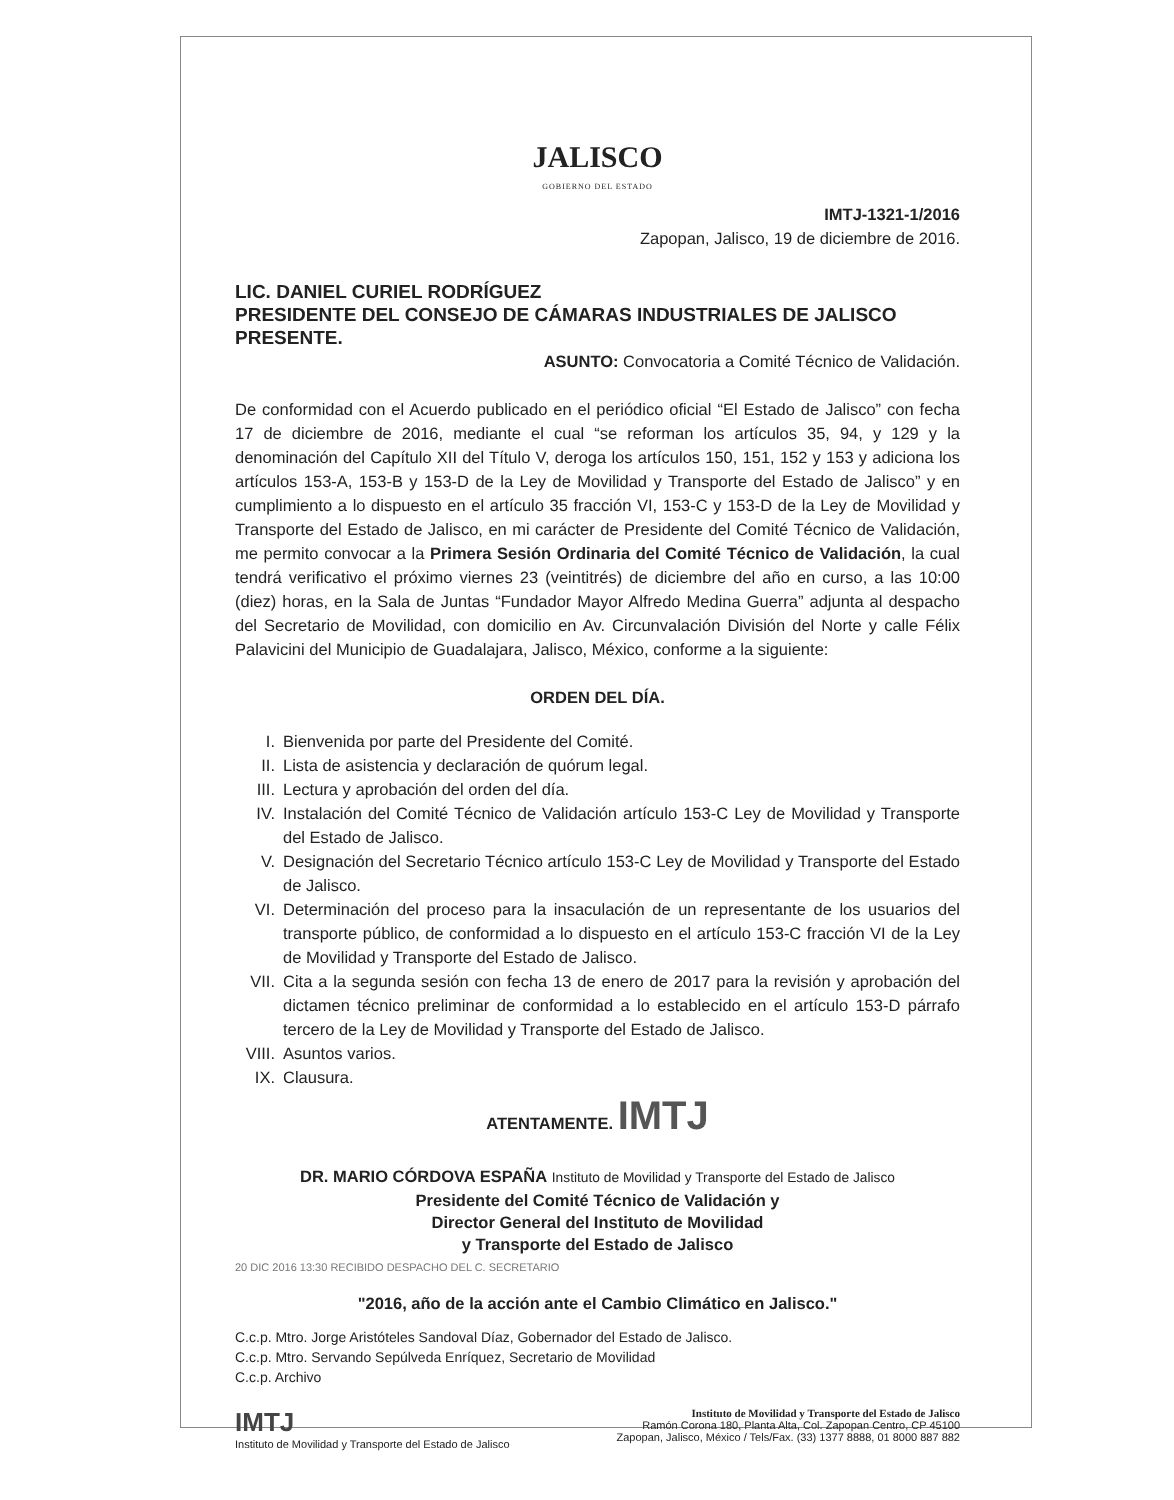JALISCO
GOBIERNO DEL ESTADO
IMTJ-1321-1/2016
Zapopan, Jalisco, 19 de diciembre de 2016.
LIC. DANIEL CURIEL RODRÍGUEZ
PRESIDENTE DEL CONSEJO DE CÁMARAS INDUSTRIALES DE JALISCO
PRESENTE.
ASUNTO: Convocatoria a Comité Técnico de Validación.
De conformidad con el Acuerdo publicado en el periódico oficial “El Estado de Jalisco” con fecha 17 de diciembre de 2016, mediante el cual “se reforman los artículos 35, 94, y 129 y la denominación del Capítulo XII del Título V, deroga los artículos 150, 151, 152 y 153 y adiciona los artículos 153-A, 153-B y 153-D de la Ley de Movilidad y Transporte del Estado de Jalisco” y en cumplimiento a lo dispuesto en el artículo 35 fracción VI, 153-C y 153-D de la Ley de Movilidad y Transporte del Estado de Jalisco, en mi carácter de Presidente del Comité Técnico de Validación, me permito convocar a la Primera Sesión Ordinaria del Comité Técnico de Validación, la cual tendrá verificativo el próximo viernes 23 (veintitrés) de diciembre del año en curso, a las 10:00 (diez) horas, en la Sala de Juntas “Fundador Mayor Alfredo Medina Guerra” adjunta al despacho del Secretario de Movilidad, con domicilio en Av. Circunvalación División del Norte y calle Félix Palavicini del Municipio de Guadalajara, Jalisco, México, conforme a la siguiente:
ORDEN DEL DÍA.
I. Bienvenida por parte del Presidente del Comité.
II. Lista de asistencia y declaración de quórum legal.
III. Lectura y aprobación del orden del día.
IV.
Instalación del Comité Técnico de Validación artículo 153-C Ley de Movilidad y Transporte del Estado de Jalisco.
V.
Designación del Secretario Técnico artículo 153-C Ley de Movilidad y Transporte del Estado de Jalisco.
VI.
Determinación del proceso para la insaculación de un representante de los usuarios del transporte público, de conformidad a lo dispuesto en el artículo 153-C fracción VI de la Ley de Movilidad y Transporte del Estado de Jalisco.
VII.
Cita a la segunda sesión con fecha 13 de enero de 2017 para la revisión y aprobación del dictamen técnico preliminar de conformidad a lo establecido en el artículo 153-D párrafo tercero de la Ley de Movilidad y Transporte del Estado de Jalisco.
VIII. Asuntos varios.
IX. Clausura.
ATENTAMENTE. IMTJ
DR. MARIO CÓRDOVA ESPAÑA Instituto de Movilidad y Transporte del Estado de Jalisco
Presidente del Comité Técnico de Validación y
Director General del Instituto de Movilidad
y Transporte del Estado de Jalisco
20 DIC 2016 13:30 RECIBIDO DESPACHO DEL C. SECRETARIO
"2016, año de la acción ante el Cambio Climático en Jalisco."
C.c.p. Mtro. Jorge Aristóteles Sandoval Díaz, Gobernador del Estado de Jalisco.
C.c.p. Mtro. Servando Sepúlveda Enríquez, Secretario de Movilidad
C.c.p. Archivo
IMTJ
Instituto de Movilidad y Transporte del Estado de Jalisco
Instituto de Movilidad y Transporte del Estado de Jalisco
Ramón Corona 180, Planta Alta, Col. Zapopan Centro, CP 45100
Zapopan, Jalisco, México / Tels/Fax. (33) 1377 8888, 01 8000 887 882